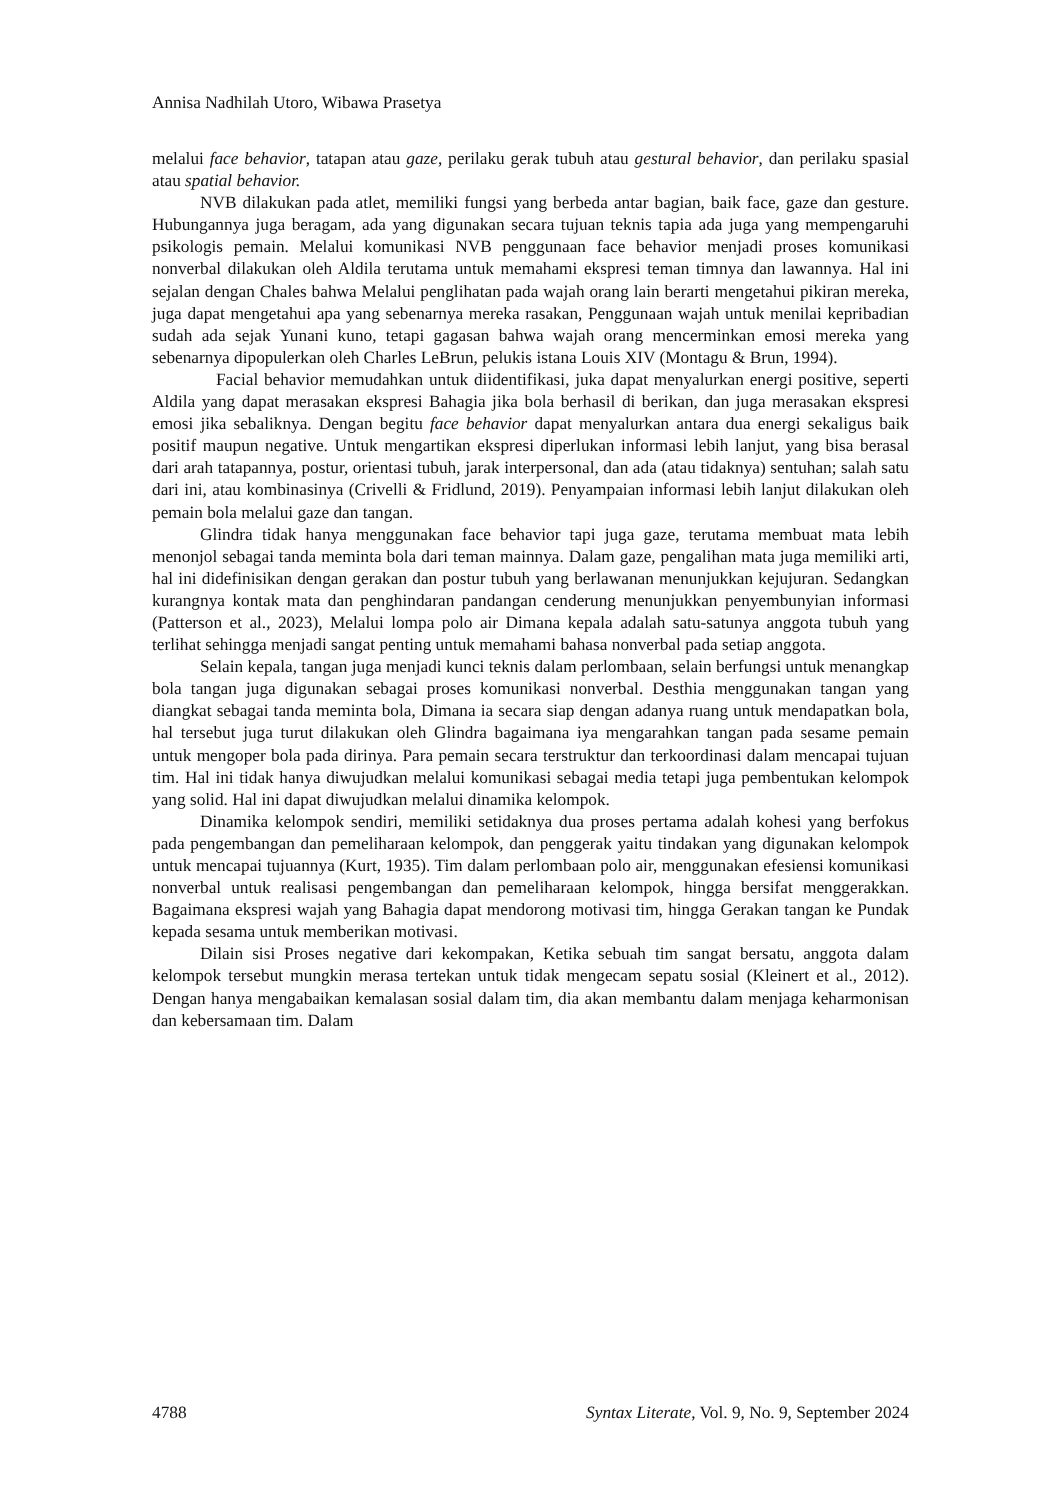Annisa Nadhilah Utoro, Wibawa Prasetya
melalui face behavior, tatapan atau gaze, perilaku gerak tubuh atau gestural behavior, dan perilaku spasial atau spatial behavior.
NVB dilakukan pada atlet, memiliki fungsi yang berbeda antar bagian, baik face, gaze dan gesture. Hubungannya juga beragam, ada yang digunakan secara tujuan teknis tapia ada juga yang mempengaruhi psikologis pemain. Melalui komunikasi NVB penggunaan face behavior menjadi proses komunikasi nonverbal dilakukan oleh Aldila terutama untuk memahami ekspresi teman timnya dan lawannya. Hal ini sejalan dengan Chales bahwa Melalui penglihatan pada wajah orang lain berarti mengetahui pikiran mereka, juga dapat mengetahui apa yang sebenarnya mereka rasakan, Penggunaan wajah untuk menilai kepribadian sudah ada sejak Yunani kuno, tetapi gagasan bahwa wajah orang mencerminkan emosi mereka yang sebenarnya dipopulerkan oleh Charles LeBrun, pelukis istana Louis XIV (Montagu & Brun, 1994).
Facial behavior memudahkan untuk diidentifikasi, juka dapat menyalurkan energi positive, seperti Aldila yang dapat merasakan ekspresi Bahagia jika bola berhasil di berikan, dan juga merasakan ekspresi emosi jika sebaliknya. Dengan begitu face behavior dapat menyalurkan antara dua energi sekaligus baik positif maupun negative. Untuk mengartikan ekspresi diperlukan informasi lebih lanjut, yang bisa berasal dari arah tatapannya, postur, orientasi tubuh, jarak interpersonal, dan ada (atau tidaknya) sentuhan; salah satu dari ini, atau kombinasinya (Crivelli & Fridlund, 2019). Penyampaian informasi lebih lanjut dilakukan oleh pemain bola melalui gaze dan tangan.
Glindra tidak hanya menggunakan face behavior tapi juga gaze, terutama membuat mata lebih menonjol sebagai tanda meminta bola dari teman mainnya. Dalam gaze, pengalihan mata juga memiliki arti, hal ini didefinisikan dengan gerakan dan postur tubuh yang berlawanan menunjukkan kejujuran. Sedangkan kurangnya kontak mata dan penghindaran pandangan cenderung menunjukkan penyembunyian informasi (Patterson et al., 2023), Melalui lompa polo air Dimana kepala adalah satu-satunya anggota tubuh yang terlihat sehingga menjadi sangat penting untuk memahami bahasa nonverbal pada setiap anggota.
Selain kepala, tangan juga menjadi kunci teknis dalam perlombaan, selain berfungsi untuk menangkap bola tangan juga digunakan sebagai proses komunikasi nonverbal. Desthia menggunakan tangan yang diangkat sebagai tanda meminta bola, Dimana ia secara siap dengan adanya ruang untuk mendapatkan bola, hal tersebut juga turut dilakukan oleh Glindra bagaimana iya mengarahkan tangan pada sesame pemain untuk mengoper bola pada dirinya. Para pemain secara terstruktur dan terkoordinasi dalam mencapai tujuan tim. Hal ini tidak hanya diwujudkan melalui komunikasi sebagai media tetapi juga pembentukan kelompok yang solid. Hal ini dapat diwujudkan melalui dinamika kelompok.
Dinamika kelompok sendiri, memiliki setidaknya dua proses pertama adalah kohesi yang berfokus pada pengembangan dan pemeliharaan kelompok, dan penggerak yaitu tindakan yang digunakan kelompok untuk mencapai tujuannya (Kurt, 1935). Tim dalam perlombaan polo air, menggunakan efesiensi komunikasi nonverbal untuk realisasi pengembangan dan pemeliharaan kelompok, hingga bersifat menggerakkan. Bagaimana ekspresi wajah yang Bahagia dapat mendorong motivasi tim, hingga Gerakan tangan ke Pundak kepada sesama untuk memberikan motivasi.
Dilain sisi Proses negative dari kekompakan, Ketika sebuah tim sangat bersatu, anggota dalam kelompok tersebut mungkin merasa tertekan untuk tidak mengecam sepatu sosial (Kleinert et al., 2012). Dengan hanya mengabaikan kemalasan sosial dalam tim, dia akan membantu dalam menjaga keharmonisan dan kebersamaan tim. Dalam
4788 Syntax Literate, Vol. 9, No. 9, September 2024